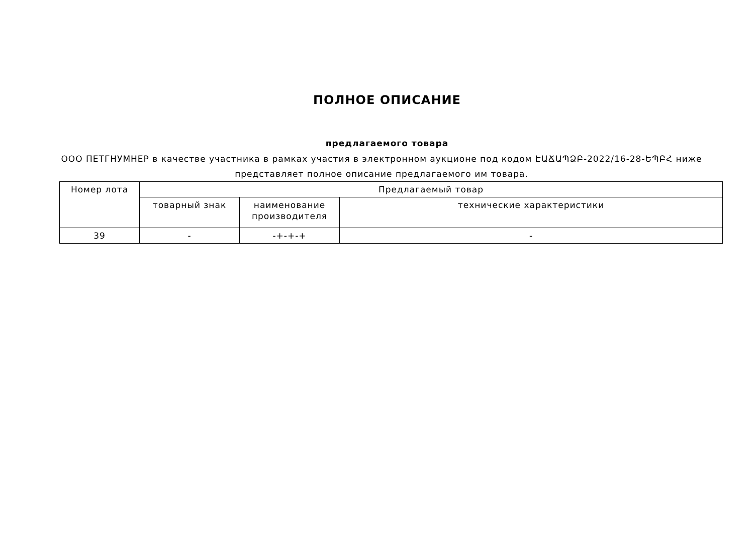ПОЛНОЕ ОПИСАНИЕ
предлагаемого товара
ООО ПЕТГНУМНЕР в качестве участника в рамках участия в электронном аукционе под кодом ԷԱՃԱՊՁԲ-2022/16-28-ԵՊԲՀ ниже представляет полное описание предлагаемого им товара.
| Номер лота | Предлагаемый товар | | |
| | товарный знак | наименование производителя | технические характеристики |
| 39 | - | -+-+-+ | - |